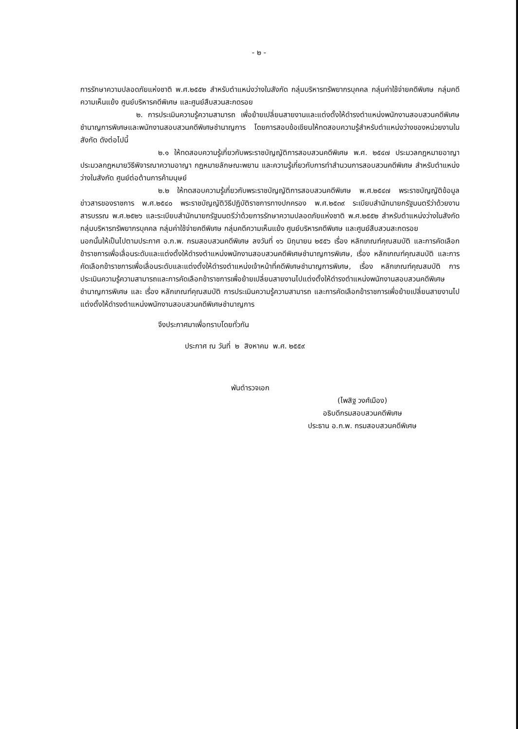- ๒ -
การรักษาความปลอดภัยแห่งชาติ พ.ศ.๒๕๕๒ สำหรับตำแหน่งว่างในสังกัด กลุ่มบริหารทรัพยากรบุคคล กลุ่มค่าใช้จ่ายคดีพิเศษ กลุ่มคดีความเห็นแย้ง ศูนย์บริหารคดีพิเศษ และศูนย์สืบสวนสะกดรอย
๒. การประเมินความรู้ความสามารถ เพื่อย้ายเปลี่ยนสายงานและแต่งตั้งให้ดำรงตำแหน่งพนักงานสอบสวนคดีพิเศษชำนาญการพิเศษและพนักงานสอบสวนคดีพิเศษชำนาญการ โดยการสอบข้อเขียนให้ทดสอบความรู้สำหรับตำแหน่งว่างของหน่วยงานในสังกัด ดังต่อไปนี้
๒.๑ ให้ทดสอบความรู้เกี่ยวกับพระราชบัญญัติการสอบสวนคดีพิเศษ พ.ศ. ๒๕๔๗ ประมวลกฎหมายอาญา ประมวลกฎหมายวิธีพิจารณาความอาญา กฎหมายลักษณะพยาน และความรู้เกี่ยวกับการทำสำนวนการสอบสวนคดีพิเศษ สำหรับตำแหน่งว่างในสังกัด ศูนย์ต่อต้านการค้ามนุษย์
๒.๒ ให้ทดสอบความรู้เกี่ยวกับพระราชบัญญัติการสอบสวนคดีพิเศษ พ.ศ.๒๕๔๗ พระราชบัญญัติข้อมูลข่าวสารของราชการ พ.ศ.๒๕๔๐ พระราชบัญญัติวิธีปฏิบัติราชการทางปกครอง พ.ศ.๒๕๓๙ ระเบียบสำนักนายกรัฐมนตรีว่าด้วยงานสารบรรณ พ.ศ.๒๕๒๖ และระเบียบสำนักนายกรัฐมนตรีว่าด้วยการรักษาความปลอดภัยแห่งชาติ พ.ศ.๒๕๕๒ สำหรับตำแหน่งว่างในสังกัด กลุ่มบริหารทรัพยากรบุคคล กลุ่มค่าใช้จ่ายคดีพิเศษ กลุ่มคดีความเห็นแย้ง ศูนย์บริหารคดีพิเศษ และศูนย์สืบสวนสะกดรอย
นอกนั้นให้เป็นไปตามประกาศ อ.ก.พ. กรมสอบสวนคดีพิเศษ ลงวันที่ ๑๖ มิถุนายน ๒๕๕๖ เรื่อง หลักเกณฑ์คุณสมบัติ และการคัดเลือกข้าราชการเพื่อเลื่อนระดับและแต่งตั้งให้ดำรงตำแหน่งพนักงานสอบสวนคดีพิเศษชำนาญการพิเศษ, เรื่อง หลักเกณฑ์คุณสมบัติ และการคัดเลือกข้าราชการเพื่อเลื่อนระดับและแต่งตั้งให้ดำรงตำแหน่งเจ้าหน้าที่คดีพิเศษชำนาญการพิเศษ, เรื่อง หลักเกณฑ์คุณสมบัติ การประเมินความรู้ความสามารถและการคัดเลือกข้าราชการเพื่อย้ายเปลี่ยนสายงานไปแต่งตั้งให้ดำรงตำแหน่งพนักงานสอบสวนคดีพิเศษชำนาญการพิเศษ และ เรื่อง หลักเกณฑ์คุณสมบัติ การประเมินความรู้ความสามารถ และการคัดเลือกข้าราชการเพื่อย้ายเปลี่ยนสายงานไปแต่งตั้งให้ดำรงตำแหน่งพนักงานสอบสวนคดีพิเศษชำนาญการ
จึงประกาศมาเพื่อทราบโดยทั่วกัน
ประกาศ ณ วันที่ ๒ สิงหาคม พ.ศ. ๒๕๕๙
พันตำรวจเอก
(ไพสิฐ วงศ์เมือง)
อธิบดีกรมสอบสวนคดีพิเศษ
ประธาน อ.ก.พ. กรมสอบสวนคดีพิเศษ